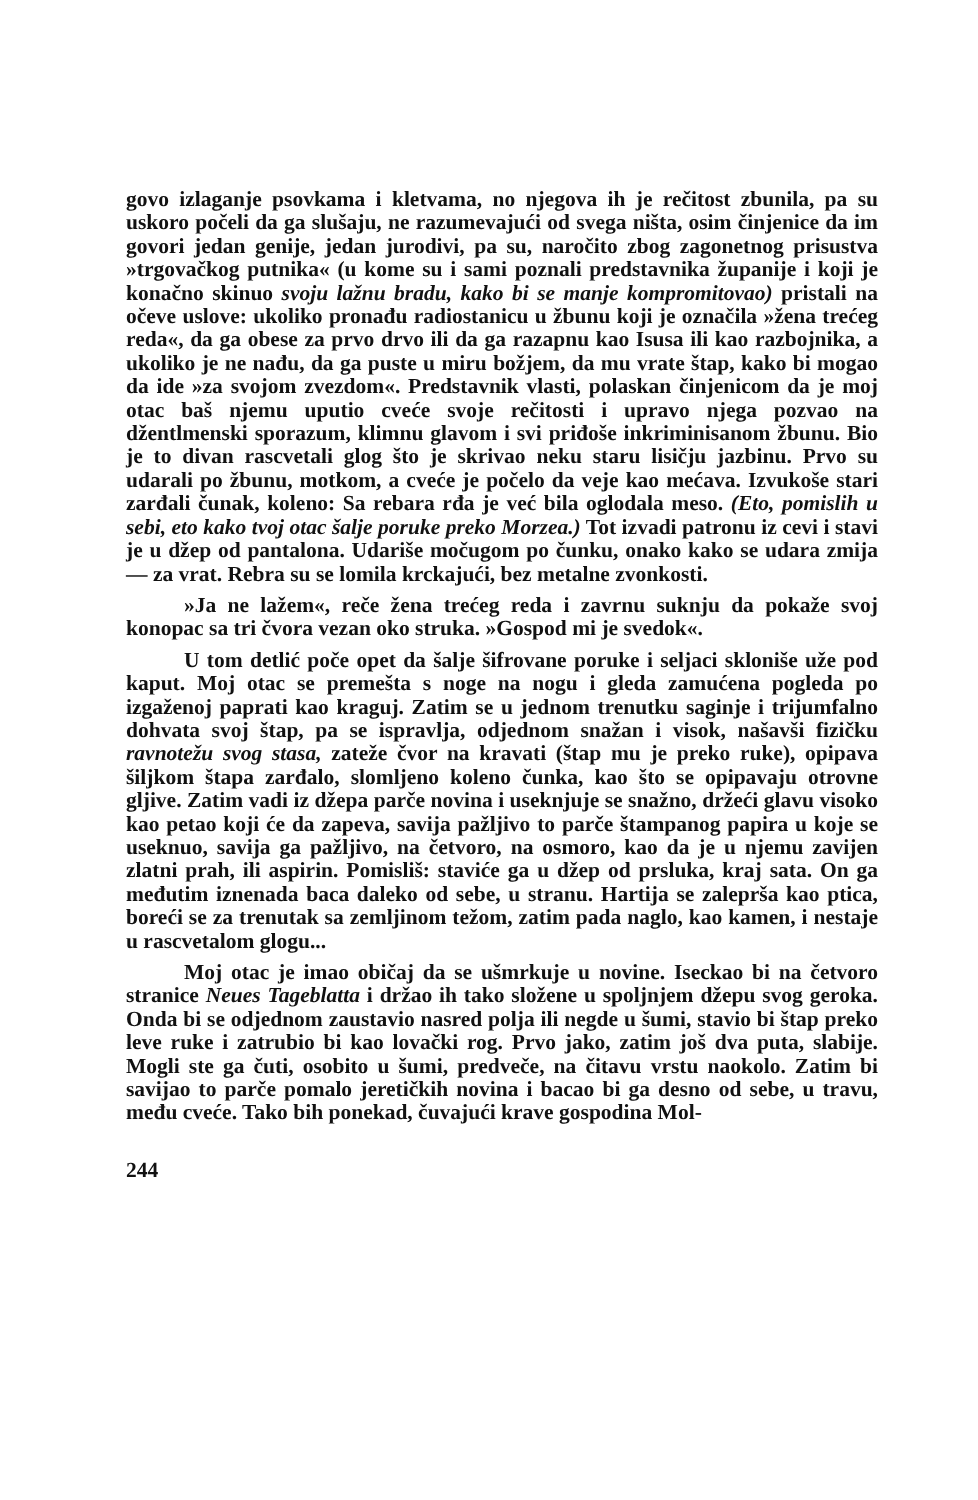govo izlaganje psovkama i kletvama, no njegova ih je rečitost zbunila, pa su uskoro počeli da ga slušaju, ne razumevajući od svega ništa, osim činjenice da im govori jedan genije, jedan jurodivi, pa su, naročito zbog zagonetnog prisustva »trgovačkog putnika« (u kome su i sami poznali predstavnika županije i koji je konačno skinuo svoju lažnu bradu, kako bi se manje kompromitovao) pristali na očeve uslove: ukoliko pronađu radiostanicu u žbunu koji je označila »žena trećeg reda«, da ga obese za prvo drvo ili da ga razapnu kao Isusa ili kao razbojnika, a ukoliko je ne nađu, da ga puste u miru božjem, da mu vrate štap, kako bi mogao da ide »za svojom zvezdom«. Predstavnik vlasti, polaskan činjenicom da je moj otac baš njemu uputio cveće svoje rečitosti i upravo njega pozvao na džentlmenski sporazum, klimnu glavom i svi priđoše inkriminisanom žbunu. Bio je to divan rascvetali glog što je skrivao neku staru lisičju jazbinu. Prvo su udarali po žbunu, motkom, a cveće je počelo da veje kao mećava. Izvukoše stari zarđali čunak, koleno: Sa rebara rđa je već bila oglodala meso. (Eto, pomislih u sebi, eto kako tvoj otac šalje poruke preko Morzea.) Tot izvadi patronu iz cevi i stavi je u džep od pantalona. Udariše močugom po čunku, onako kako se udara zmija — za vrat. Rebra su se lomila krckajući, bez metalne zvonkosti.
»Ja ne lažem«, reče žena trećeg reda i zavrnu suknju da pokaže svoj konopac sa tri čvora vezan oko struka. »Gospod mi je svedok«.
U tom detlić poče opet da šalje šifrovane poruke i seljaci skloniše uže pod kaput. Moj otac se premešta s noge na nogu i gleda zamućena pogleda po izgaženoj paprati kao kraguj. Zatim se u jednom trenutku saginje i trijumfalno dohvata svoj štap, pa se ispravlja, odjednom snažan i visok, našavši fizičku ravnotežu svog stasa, zateže čvor na kravati (štap mu je preko ruke), opipava šiljkom štapa zarđalo, slomljeno koleno čunka, kao što se opipavaju otrovne gljive. Zatim vadi iz džepa parče novina i useknjuje se snažno, držeći glavu visoko kao petao koji će da zapeva, savija pažljivo to parče štampanog papira u koje se useknuo, savija ga pažljivo, na četvoro, na osmoro, kao da je u njemu zavijen zlatni prah, ili aspirin. Pomisliš: staviće ga u džep od prsluka, kraj sata. On ga međutim iznenada baca daleko od sebe, u stranu. Hartija se zaleprša kao ptica, boreći se za trenutak sa zemljinom težom, zatim pada naglo, kao kamen, i nestaje u rascvetalom glogu...
Moj otac je imao običaj da se ušmrkuje u novine. Iseckao bi na četvoro stranice Neues Tageblatta i držao ih tako složene u spoljnjem džepu svog geroka. Onda bi se odjednom zaustavio nasred polja ili negde u šumi, stavio bi štap preko leve ruke i zatrubio bi kao lovački rog. Prvo jako, zatim još dva puta, slabije. Mogli ste ga čuti, osobito u šumi, predveče, na čitavu vrstu naokolo. Zatim bi savijao to parče pomalo jeretičkih novina i bacao bi ga desno od sebe, u travu, među cveće. Tako bih ponekad, čuvajući krave gospodina Mol-
244